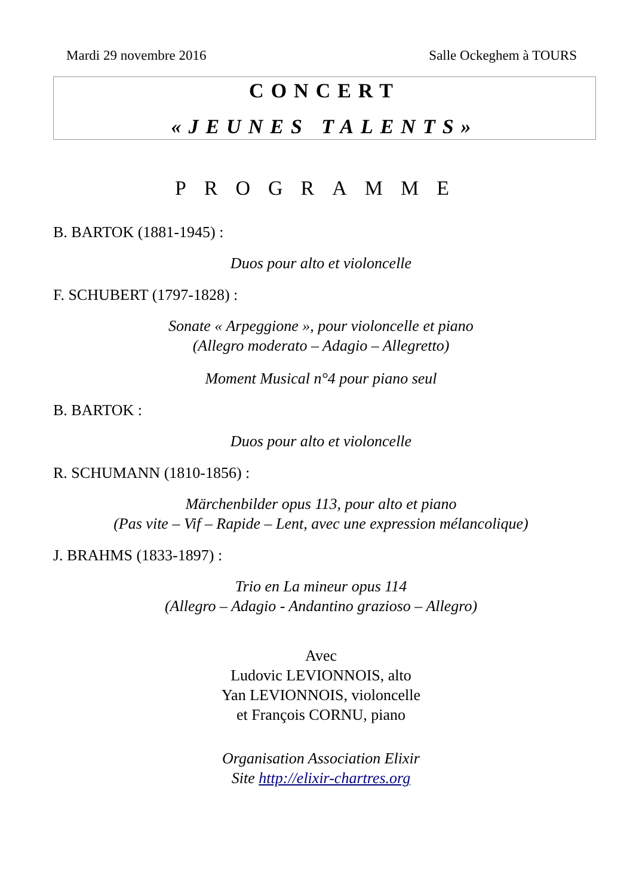Mardi 29 novembre 2016 Salle Ockeghem à TOURS
CONCERT
«JEUNES TALENTS»
PROGRAMME
B. BARTOK (1881-1945) :
Duos pour alto et violoncelle
F. SCHUBERT (1797-1828) :
Sonate « Arpeggione », pour violoncelle et piano
(Allegro moderato – Adagio – Allegretto)
Moment Musical n°4 pour piano seul
B. BARTOK :
Duos pour alto et violoncelle
R. SCHUMANN (1810-1856) :
Märchenbilder opus 113, pour alto et piano
(Pas vite – Vif – Rapide – Lent, avec une expression mélancolique)
J. BRAHMS (1833-1897) :
Trio en La mineur opus 114
(Allegro – Adagio - Andantino grazioso – Allegro)
Avec
Ludovic LEVIONNOIS, alto
Yan LEVIONNOIS, violoncelle
et François CORNU, piano
Organisation Association Elixir
Site http://elixir-chartres.org